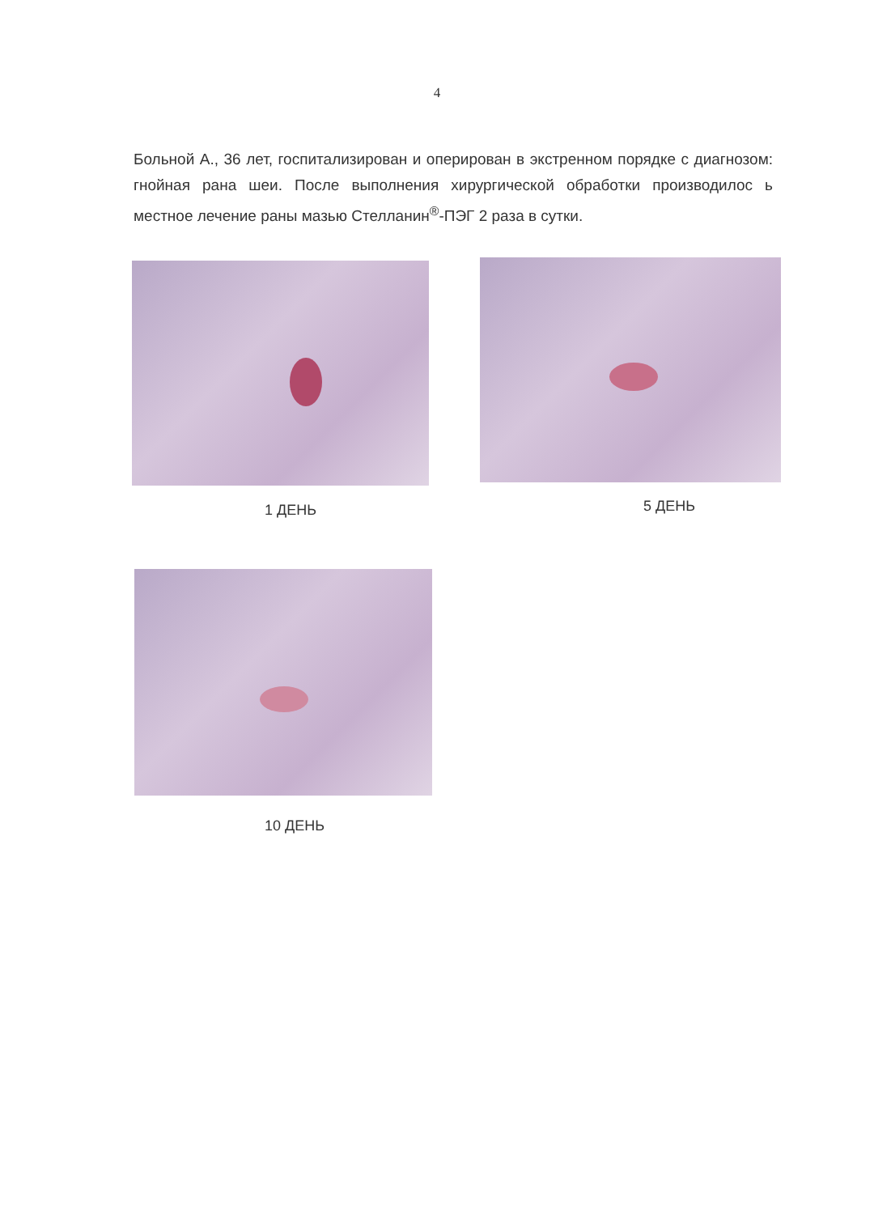4
Больной А., 36 лет, госпитализирован и оперирован в экстренном порядке с диагнозом: гнойная рана шеи. После выполнения хирургической обработки производилос ь местное лечение раны мазью Стелланин<sup>®</sup>-ПЭГ 2 раза в сутки.
1 ДЕНЬ 5 ДЕНЬ
10 ДЕНЬ